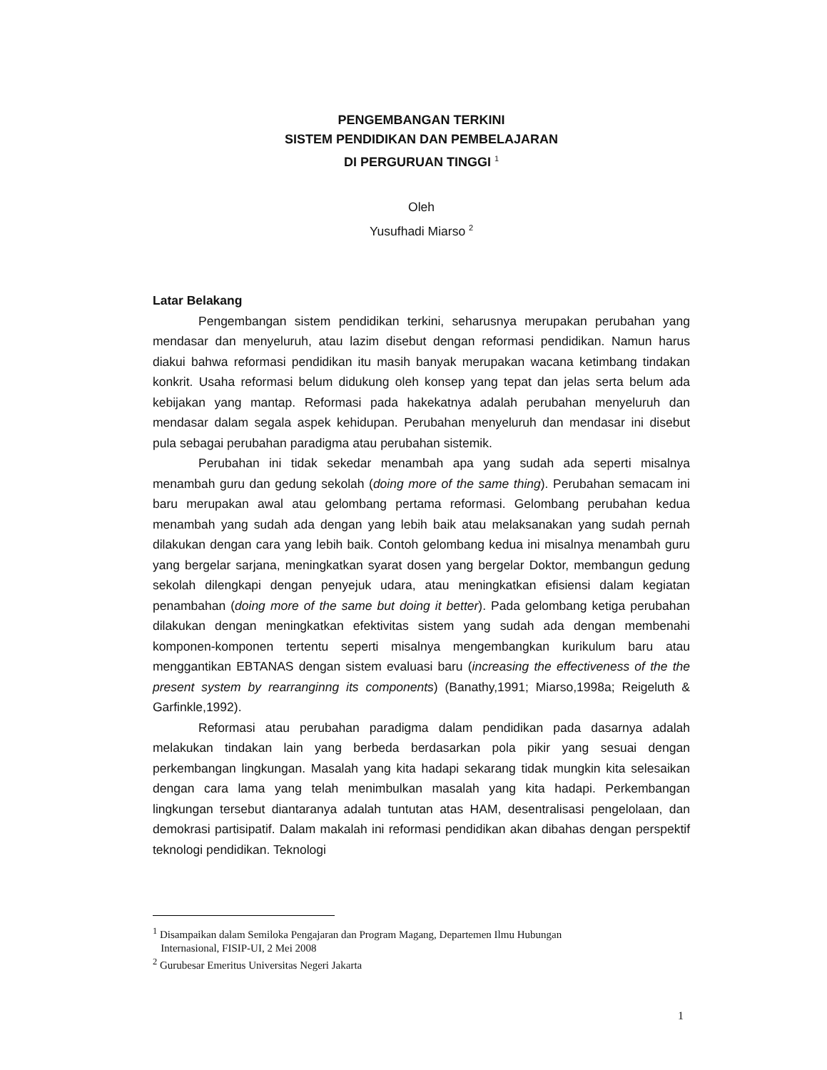PENGEMBANGAN TERKINI
SISTEM PENDIDIKAN DAN PEMBELAJARAN
DI PERGURUAN TINGGI <sup>1</sup>
Oleh
Yusufhadi Miarso <sup>2</sup>
Latar Belakang
Pengembangan sistem pendidikan terkini, seharusnya merupakan perubahan yang mendasar dan menyeluruh, atau lazim disebut dengan reformasi pendidikan. Namun harus diakui bahwa reformasi pendidikan itu masih banyak merupakan wacana ketimbang tindakan konkrit. Usaha reformasi belum didukung oleh konsep yang tepat dan jelas serta belum ada kebijakan yang mantap. Reformasi pada hakekatnya adalah perubahan menyeluruh dan mendasar dalam segala aspek kehidupan. Perubahan menyeluruh dan mendasar ini disebut pula sebagai perubahan paradigma atau perubahan sistemik.
Perubahan ini tidak sekedar menambah apa yang sudah ada seperti misalnya menambah guru dan gedung sekolah (doing more of the same thing). Perubahan semacam ini baru merupakan awal atau gelombang pertama reformasi. Gelombang perubahan kedua menambah yang sudah ada dengan yang lebih baik atau melaksanakan yang sudah pernah dilakukan dengan cara yang lebih baik. Contoh gelombang kedua ini misalnya menambah guru yang bergelar sarjana, meningkatkan syarat dosen yang bergelar Doktor, membangun gedung sekolah dilengkapi dengan penyejuk udara, atau meningkatkan efisiensi dalam kegiatan penambahan (doing more of the same but doing it better). Pada gelombang ketiga perubahan dilakukan dengan meningkatkan efektivitas sistem yang sudah ada dengan membenahi komponen-komponen tertentu seperti misalnya mengembangkan kurikulum baru atau menggantikan EBTANAS dengan sistem evaluasi baru (increasing the effectiveness of the the present system by rearranginng its components) (Banathy,1991; Miarso,1998a; Reigeluth & Garfinkle,1992).
Reformasi atau perubahan paradigma dalam pendidikan pada dasarnya adalah melakukan tindakan lain yang berbeda berdasarkan pola pikir yang sesuai dengan perkembangan lingkungan. Masalah yang kita hadapi sekarang tidak mungkin kita selesaikan dengan cara lama yang telah menimbulkan masalah yang kita hadapi. Perkembangan lingkungan tersebut diantaranya adalah tuntutan atas HAM, desentralisasi pengelolaan, dan demokrasi partisipatif. Dalam makalah ini reformasi pendidikan akan dibahas dengan perspektif teknologi pendidikan. Teknologi
<sup>1</sup> Disampaikan dalam Semiloka Pengajaran dan Program Magang, Departemen Ilmu Hubungan
Internasional, FISIP-UI, 2 Mei 2008
<sup>2</sup> Gurubesar Emeritus Universitas Negeri Jakarta
1